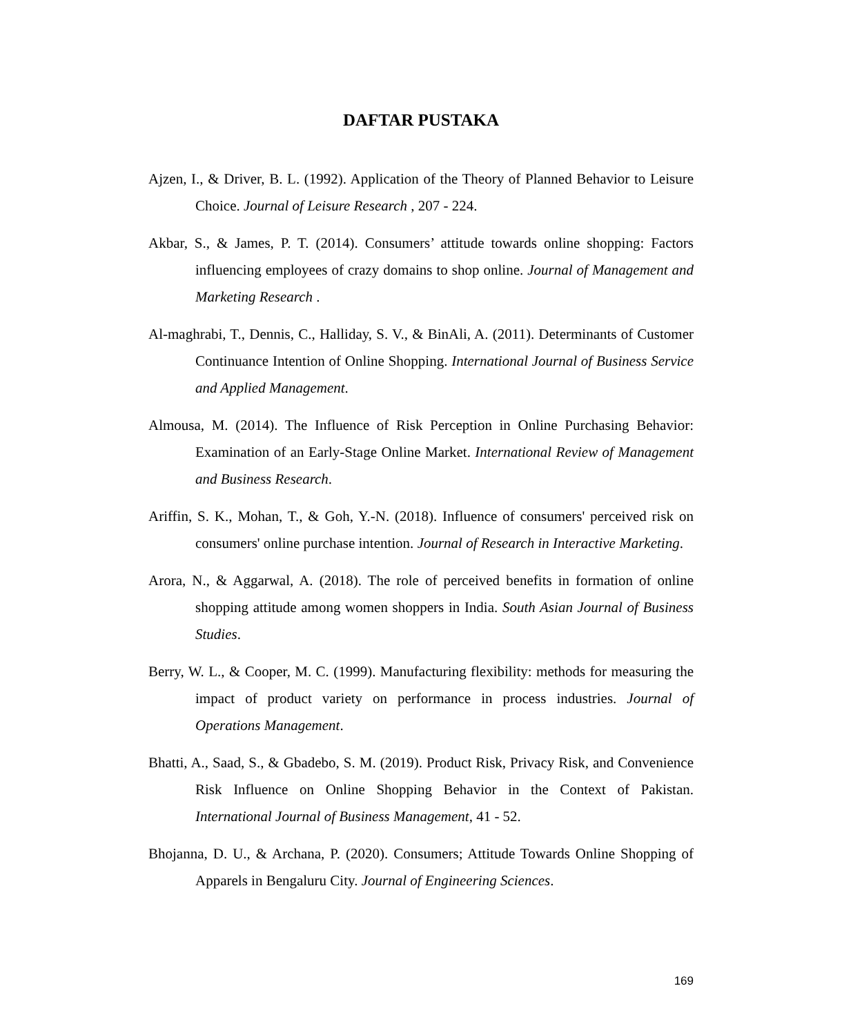DAFTAR PUSTAKA
Ajzen, I., & Driver, B. L. (1992). Application of the Theory of Planned Behavior to Leisure Choice. Journal of Leisure Research , 207 - 224.
Akbar, S., & James, P. T. (2014). Consumers’ attitude towards online shopping: Factors influencing employees of crazy domains to shop online. Journal of Management and Marketing Research .
Al-maghrabi, T., Dennis, C., Halliday, S. V., & BinAli, A. (2011). Determinants of Customer Continuance Intention of Online Shopping. International Journal of Business Service and Applied Management.
Almousa, M. (2014). The Influence of Risk Perception in Online Purchasing Behavior: Examination of an Early-Stage Online Market. International Review of Management and Business Research.
Ariffin, S. K., Mohan, T., & Goh, Y.-N. (2018). Influence of consumers' perceived risk on consumers' online purchase intention. Journal of Research in Interactive Marketing.
Arora, N., & Aggarwal, A. (2018). The role of perceived benefits in formation of online shopping attitude among women shoppers in India. South Asian Journal of Business Studies.
Berry, W. L., & Cooper, M. C. (1999). Manufacturing flexibility: methods for measuring the impact of product variety on performance in process industries. Journal of Operations Management.
Bhatti, A., Saad, S., & Gbadebo, S. M. (2019). Product Risk, Privacy Risk, and Convenience Risk Influence on Online Shopping Behavior in the Context of Pakistan. International Journal of Business Management, 41 - 52.
Bhojanna, D. U., & Archana, P. (2020). Consumers; Attitude Towards Online Shopping of Apparels in Bengaluru City. Journal of Engineering Sciences.
169